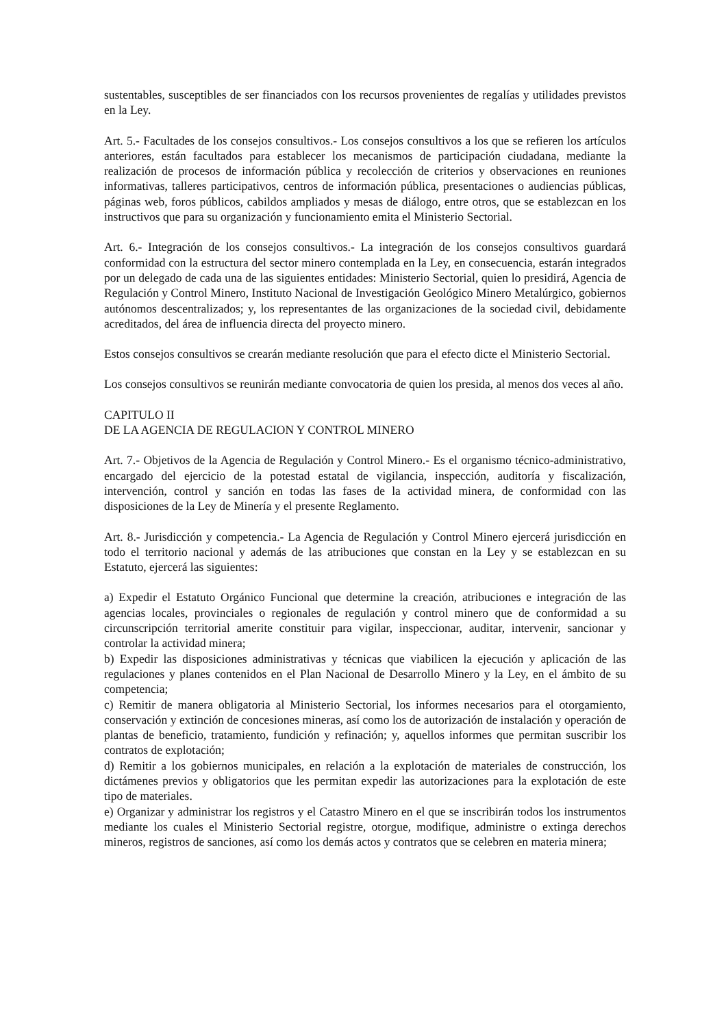sustentables, susceptibles de ser financiados con los recursos provenientes de regalías y utilidades previstos en la Ley.
Art. 5.- Facultades de los consejos consultivos.- Los consejos consultivos a los que se refieren los artículos anteriores, están facultados para establecer los mecanismos de participación ciudadana, mediante la realización de procesos de información pública y recolección de criterios y observaciones en reuniones informativas, talleres participativos, centros de información pública, presentaciones o audiencias públicas, páginas web, foros públicos, cabildos ampliados y mesas de diálogo, entre otros, que se establezcan en los instructivos que para su organización y funcionamiento emita el Ministerio Sectorial.
Art. 6.- Integración de los consejos consultivos.- La integración de los consejos consultivos guardará conformidad con la estructura del sector minero contemplada en la Ley, en consecuencia, estarán integrados por un delegado de cada una de las siguientes entidades: Ministerio Sectorial, quien lo presidirá, Agencia de Regulación y Control Minero, Instituto Nacional de Investigación Geológico Minero Metalúrgico, gobiernos autónomos descentralizados; y, los representantes de las organizaciones de la sociedad civil, debidamente acreditados, del área de influencia directa del proyecto minero.
Estos consejos consultivos se crearán mediante resolución que para el efecto dicte el Ministerio Sectorial.
Los consejos consultivos se reunirán mediante convocatoria de quien los presida, al menos dos veces al año.
CAPITULO II
DE LA AGENCIA DE REGULACION Y CONTROL MINERO
Art. 7.- Objetivos de la Agencia de Regulación y Control Minero.- Es el organismo técnico-administrativo, encargado del ejercicio de la potestad estatal de vigilancia, inspección, auditoría y fiscalización, intervención, control y sanción en todas las fases de la actividad minera, de conformidad con las disposiciones de la Ley de Minería y el presente Reglamento.
Art. 8.- Jurisdicción y competencia.- La Agencia de Regulación y Control Minero ejercerá jurisdicción en todo el territorio nacional y además de las atribuciones que constan en la Ley y se establezcan en su Estatuto, ejercerá las siguientes:
a) Expedir el Estatuto Orgánico Funcional que determine la creación, atribuciones e integración de las agencias locales, provinciales o regionales de regulación y control minero que de conformidad a su circunscripción territorial amerite constituir para vigilar, inspeccionar, auditar, intervenir, sancionar y controlar la actividad minera;
b) Expedir las disposiciones administrativas y técnicas que viabilicen la ejecución y aplicación de las regulaciones y planes contenidos en el Plan Nacional de Desarrollo Minero y la Ley, en el ámbito de su competencia;
c) Remitir de manera obligatoria al Ministerio Sectorial, los informes necesarios para el otorgamiento, conservación y extinción de concesiones mineras, así como los de autorización de instalación y operación de plantas de beneficio, tratamiento, fundición y refinación; y, aquellos informes que permitan suscribir los contratos de explotación;
d) Remitir a los gobiernos municipales, en relación a la explotación de materiales de construcción, los dictámenes previos y obligatorios que les permitan expedir las autorizaciones para la explotación de este tipo de materiales.
e) Organizar y administrar los registros y el Catastro Minero en el que se inscribirán todos los instrumentos mediante los cuales el Ministerio Sectorial registre, otorgue, modifique, administre o extinga derechos mineros, registros de sanciones, así como los demás actos y contratos que se celebren en materia minera;